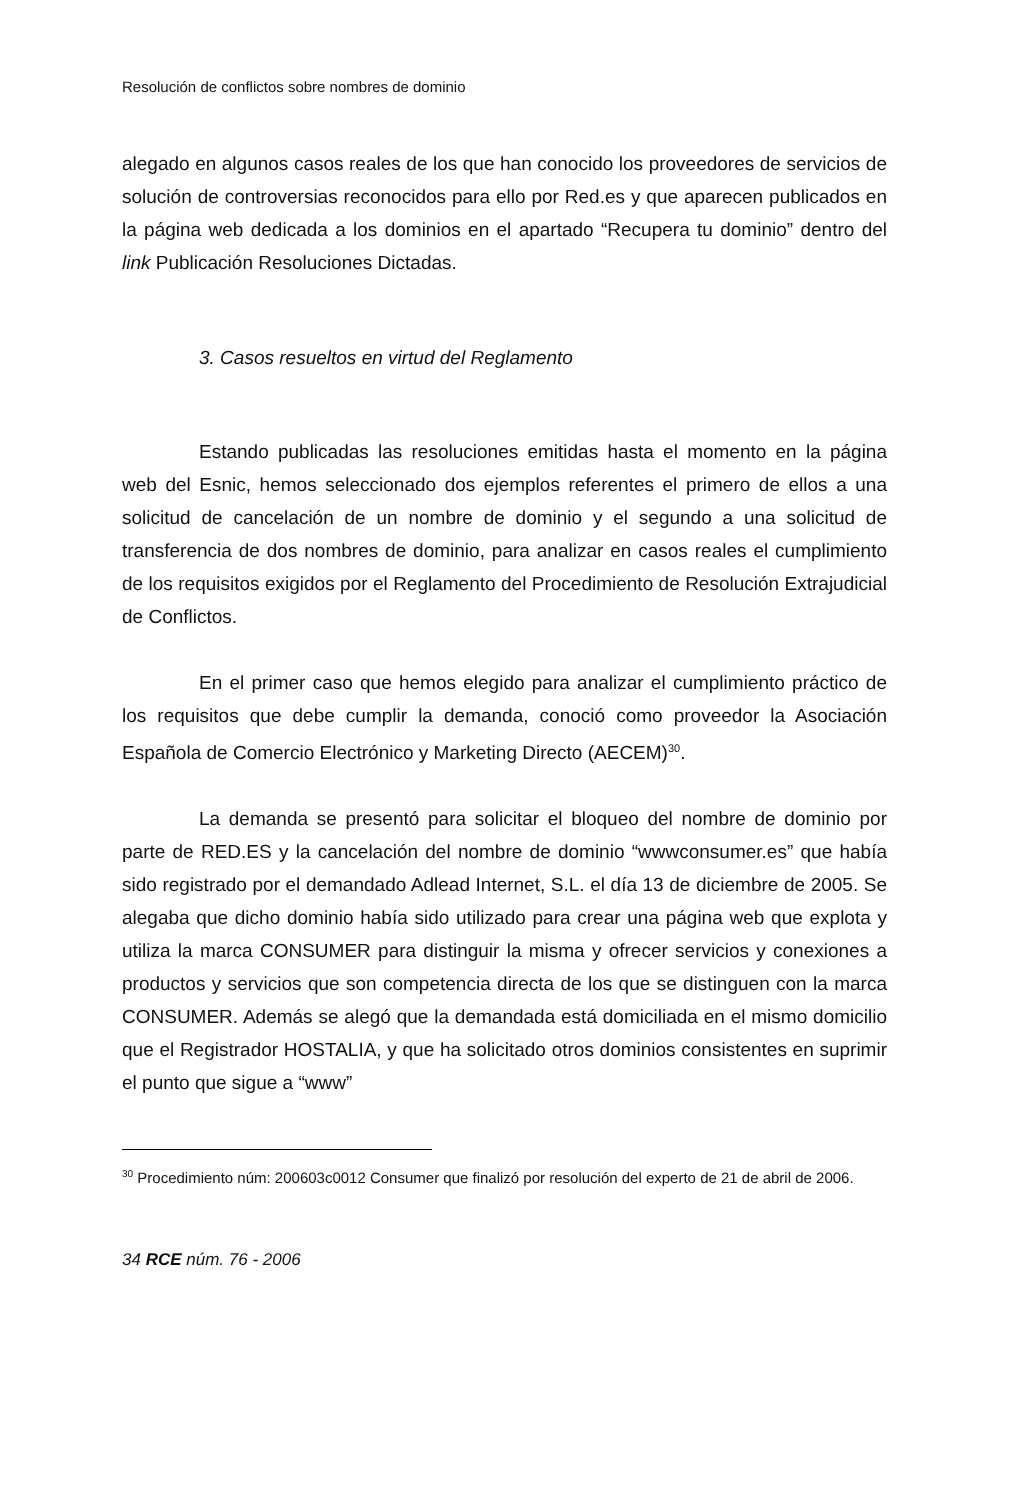Resolución de conflictos sobre nombres de dominio
alegado en algunos casos reales de los que han conocido los proveedores de servicios de solución de controversias reconocidos para ello por Red.es y que aparecen publicados en la página web dedicada a los dominios en el apartado “Recupera tu dominio” dentro del link Publicación Resoluciones Dictadas.
3. Casos resueltos en virtud del Reglamento
Estando publicadas las resoluciones emitidas hasta el momento en la página web del Esnic, hemos seleccionado dos ejemplos referentes el primero de ellos a una solicitud de cancelación de un nombre de dominio y el segundo a una solicitud de transferencia de dos nombres de dominio, para analizar en casos reales el cumplimiento de los requisitos exigidos por el Reglamento del Procedimiento de Resolución Extrajudicial de Conflictos.
En el primer caso que hemos elegido para analizar el cumplimiento práctico de los requisitos que debe cumplir la demanda, conoció como proveedor la Asociación Española de Comercio Electrónico y Marketing Directo (AECEM)<sup>30</sup>.
La demanda se presentó para solicitar el bloqueo del nombre de dominio por parte de RED.ES y la cancelación del nombre de dominio “wwwconsumer.es” que había sido registrado por el demandado Adlead Internet, S.L. el día 13 de diciembre de 2005. Se alegaba que dicho dominio había sido utilizado para crear una página web que explota y utiliza la marca CONSUMER para distinguir la misma y ofrecer servicios y conexiones a productos y servicios que son competencia directa de los que se distinguen con la marca CONSUMER. Además se alegó que la demandada está domiciliada en el mismo domicilio que el Registrador HOSTALIA, y que ha solicitado otros dominios consistentes en suprimir el punto que sigue a “www”
<sup>30</sup> Procedimiento núm: 200603c0012 Consumer que finalizó por resolución del experto de 21 de abril de 2006.
34 RCE núm. 76 - 2006